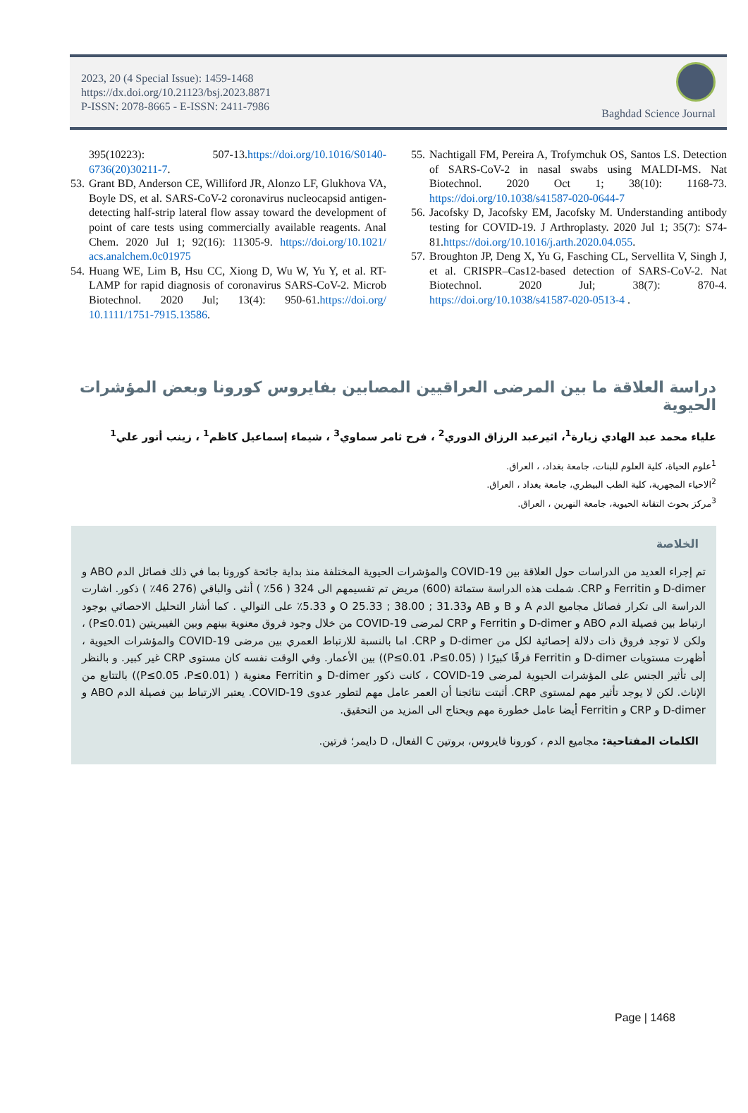2023, 20 (4 Special Issue): 1459-1468
https://dx.doi.org/10.21123/bsj.2023.8871
P-ISSN: 2078-8665 - E-ISSN: 2411-7986
Baghdad Science Journal
395(10223): 507-13.https://doi.org/10.1016/S0140-6736(20)30211-7.
53. Grant BD, Anderson CE, Williford JR, Alonzo LF, Glukhova VA, Boyle DS, et al. SARS-CoV-2 coronavirus nucleocapsid antigen-detecting half-strip lateral flow assay toward the development of point of care tests using commercially available reagents. Anal Chem. 2020 Jul 1; 92(16): 11305-9. https://doi.org/10.1021/ acs.analchem.0c01975
54. Huang WE, Lim B, Hsu CC, Xiong D, Wu W, Yu Y, et al. RT-LAMP for rapid diagnosis of coronavirus SARS-CoV-2. Microb Biotechnol. 2020 Jul; 13(4): 950-61.https://doi.org/ 10.1111/1751-7915.13586.
55. Nachtigall FM, Pereira A, Trofymchuk OS, Santos LS. Detection of SARS-CoV-2 in nasal swabs using MALDI-MS. Nat Biotechnol. 2020 Oct 1; 38(10): 1168-73. https://doi.org/10.1038/s41587-020-0644-7
56. Jacofsky D, Jacofsky EM, Jacofsky M. Understanding antibody testing for COVID-19. J Arthroplasty. 2020 Jul 1; 35(7): S74-81.https://doi.org/10.1016/j.arth.2020.04.055.
57. Broughton JP, Deng X, Yu G, Fasching CL, Servellita V, Singh J, et al. CRISPR–Cas12-based detection of SARS-CoV-2. Nat Biotechnol. 2020 Jul; 38(7): 870-4. https://doi.org/10.1038/s41587-020-0513-4 .
دراسة العلاقة ما بين المرضى العراقيين المصابين بفايروس كورونا وبعض المؤشرات الحيوية
علياء محمد عبد الهادي زيارة<sup>1</sup>، اثيرعبد الرزاق الدوري<sup>2</sup> ، فرح ثامر سماوي<sup>3</sup> ، شيماء إسماعيل كاظم<sup>1</sup> ، زينب أنور علي<sup>1</sup>
<sup>1</sup> علوم الحياة، كلية العلوم للبنات، جامعة بغداد، ، العراق.
<sup>2</sup> الاحياء المجهرية، كلية الطب البيطري، جامعة بغداد ، العراق.
<sup>3</sup> مركز بحوث التقانة الحيوية، جامعة النهرين ، العراق.
الخلاصة
تم إجراء العديد من الدراسات حول العلاقة بين COVID-19 والمؤشرات الحيوية المختلفة منذ بداية جائحة كورونا بما في ذلك فصائل الدم ABO و D-dimer و Ferritin و CRP. شملت هذه الدراسة ستمائة (600) مريض تم تقسيمهم الى 324 ( 56٪ ) أنثى والباقي (276 46٪ ) ذكور. اشارت الدراسة الى تكرار فصائل مجاميع الدم A و B و AB وO 25.33 ; 38.00 ; 31.33 و 5.33٪ على التوالي . كما أشار التحليل الاحصائي بوجود ارتباط بين فصيلة الدم ABO و D-dimer و Ferritin و CRP لمرضى COVID-19 من خلال وجود فروق معنوية بينهم وبين الفيبريتين (P≤0.01) ، ولكن لا توجد فروق ذات دلالة إحصائية لكل من D-dimer و CRP. اما بالنسبة للارتباط العمري بين مرضى COVID-19 والمؤشرات الحيوية ، أظهرت مستويات D-dimer و Ferritin فرقًا كبيرًا ( (P≤0.01 ،P≤0.05)) بين الأعمار. وفي الوقت نفسه كان مستوى CRP غير كبير. و بالنظر إلى تأثير الجنس على المؤشرات الحيوية لمرضى COVID-19 ، كانت ذكور D-dimer و Ferritin معنوية ( (P≤0.05 ،P≤0.01)) بالتتابع من الإناث. لكن لا يوجد تأثير مهم لمستوى CRP. أثبتت نتائجنا أن العمر عامل مهم لتطور عدوى COVID-19. يعتبر الارتباط بين فصيلة الدم ABO و D-dimer و CRP و Ferritin أيضا عامل خطورة مهم ويحتاج الى المزيد من التحقيق.
الكلمات المفتاحية: مجاميع الدم ، كورونا فايروس، بروتين C الفعال، D دايمر؛ فرتين.
Page | 1468